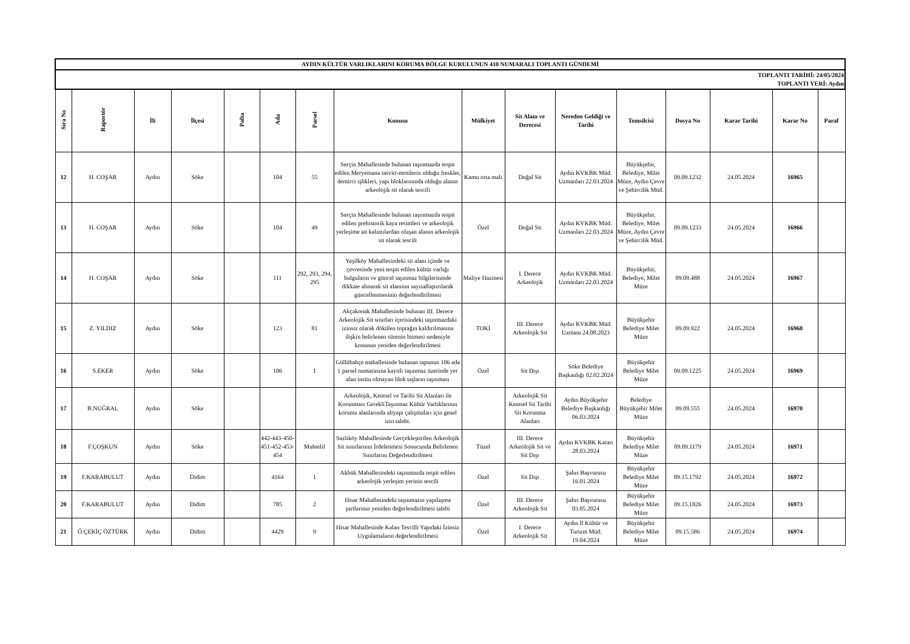| AYDIN KÜLTÜR VARLIKLARINI KORUMA BÖLGE KURULUNUN 410 NUMARALI TOPLANTI GÜNDEMİ | | | | | | | | | | | | | | | |
| TOPLANTI TARİHİ: 24/05/2024 TOPLANTI YERİ: Aydın | | | | | | | | | | | | | | | |
| Sıra No | Raportör | İli | İlçesi | Pafta | Ada | Parsel | Konusu | Mülkiyet | Sit Alanı ve Derecesi | Nereden Geldiği ve Tarihi | Temsilcisi | Dosya No | Karar Tarihi | Karar No | Paraf |
| 12 | H. COŞAR | Aydın | Söke | | 104 | 55 | Serçin Mahallesinde bulunan taşınmazda tespit edilen Meryemana tasviri-motilerin olduğu freskler, demirci işlikleri, yapı bloklarınında olduğu alanın arkeolojik sit olarak tescili | Kamu orta malı | Doğal Sit | Aydın KVKBK Müd. Uzmanları 22.03.2024 | Büyükşehir, Belediye, Milet Müze, Aydın Çevre ve Şehircilik Müd. | 09.09.1232 | 24.05.2024 | 16965 | |
| 13 | H. COŞAR | Aydın | Söke | | 104 | 49 | Serçin Mahallesinde bulunan taşınmazda tespit edilen prehistorik kaya resimleri ve arkeolojik yerleşime ait kalıntılardan oluşan alanın arkeolojik sit olarak tescili | Özel | Doğal Sit | Aydın KVKBK Müd. Uzmanları 22.03.2024 | Büyükşehir, Belediye, Milet Müze, Aydın Çevre ve Şehircilik Müd. | 09.09.1233 | 24.05.2024 | 16966 | |
| 14 | H. COŞAR | Aydın | Söke | | 111 | 292, 293, 294, 295 | Yeşilköy Mahallesindeki sit alanı içinde ve çevresinde yeni tespit edilen kültür varlığı bulguların ve güncel taşınmaz bilgilerininde dikkate alınarak sit alanının sayısallaştırılarak güncellenmesinin değerlendirilmesi | Maliye Hazinesi | I. Derece Arkeolojik | Aydın KVKBK Müd. Uzmanları 22.03.2024 | Büyükşehir, Belediye, Milet Müze | 09.09.488 | 24.05.2024 | 16967 | |
| 15 | Z. YILDIZ | Aydın | Söke | | 123 | 81 | Akçakonak Mahallesinde bulunan III. Derece Arkeolojik Sit sınırları içerisindeki taşınmazdaki izinsiz olarak dökülen toprağın kaldırılmasına ilişkin belirlenen sürenin bitmesi nedeniyle konunun yeniden değerlendirilmesi | TOKİ | III. Derece Arkeolojik Sit | Aydın KVKBK Müd. Uzmanı 24.08.2023 | Büyükşehir Belediye Milet Müze | 09.09.922 | 24.05.2024 | 16968 | |
| 16 | S.EKER | Aydın | Söke | | 106 | 1 | Güllübahçe mahallesinde bulunan tapunun 106 ada 1 parsel numarasına kayıtlı taşınmaz üzerinde yer alan insitu olmayan blok taşların taşınması | Özel | Sit Dışı | Söke Belediye Başkanlığı 02.02.2024 | Büyükşehir Belediye Milet Müze | 09.09.1225 | 24.05.2024 | 16969 | |
| 17 | B.NUĞRAL | Aydın | Söke | | | | Arkeolojik, Kentsel ve Tarihi Sit Alanları ile Korunması GerekliTaşınmaz Kültür Varlıklarının koruma alanlarında altyapı çalışmaları için genel izin talebi. | | Arkeolojik Sit Kentsel Sit Tarihi Sit Korunma Alanları | Aydın Büyükşehir Belediye Başkanlığı 06.03.2024 | Belediye Büyükşehir Milet Müze | 09.09.555 | 24.05.2024 | 16970 | |
| 18 | F.ÇOŞKUN | Aydın | Söke | | 442-443-450-451-452-453-454 | Muhtelif | Sazlıköy Mahallesinde Gerçekleştirilen Arkeolojik Sit sınırlarının İrdelenmesi Sonucunda Belirlenen Sınırlarını Değerlendirilmesi | Tüzel | III. Derece Arkeolojik Sit ve Sit Dışı | Aydın KVKBK Kararı 28.03.2024 | Büyükşehir Belediye Milet Müze | 09.09.1179 | 24.05.2024 | 16971 | |
| 19 | F.KARABULUT | Aydın | Didim | | 4164 | 1 | Akbük Mahallesindeki taşınmazda tespit edilen arkeolojik yerleşim yerinin tescili | Özel | Sit Dışı | Şahıs Başvurusu 16.01.2024 | Büyükşehir Belediye Milet Müze | 09.15.1792 | 24.05.2024 | 16972 | |
| 20 | F.KARABULUT | Aydın | Didim | | 785 | 2 | Hisar Mahallesindeki taşınmazın yapılaşma şartlarının yeniden değerlendirilmesi talebi | Özel | III. Derece Arkeolojik Sit | Şahıs Başvurusu 03.05.2024 | Büyükşehir Belediye Milet Müze | 09.15.1826 | 24.05.2024 | 16973 | |
| 21 | Ö.ÇEKİÇ ÖZTÜRK | Aydın | Didim | | 4429 | 9 | Hisar Mahallesinde Kalan Tescilli Yapıdaki İzinsiz Uygulamaların değerlendirilmesi | Özel | I. Derece Arkeolojik Sit | Aydın İl Kültür ve Turizm Müd. 19.04.2024 | Büyükşehir Belediye Milet Müze | 09.15.586 | 24.05.2024 | 16974 | |